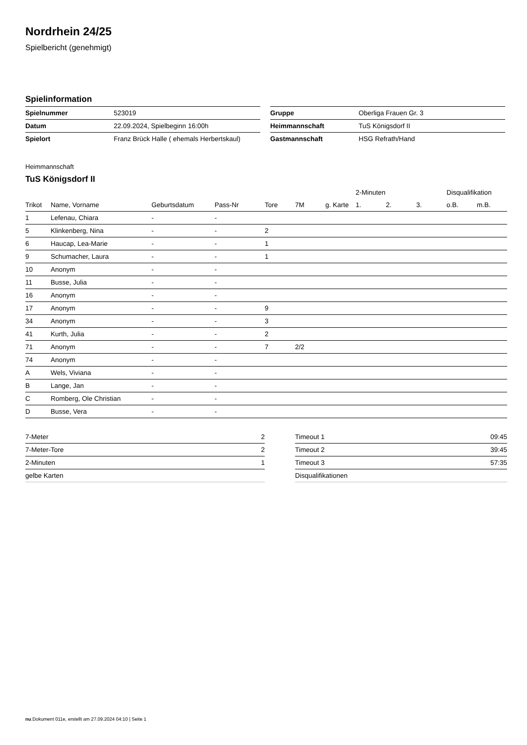Nordrhein 24/25
Spielbericht (genehmigt)
Spielinformation
| Spielnummer | 523019 |
| Datum | 22.09.2024, Spielbeginn 16:00h |
| Spielort | Franz Brück Halle ( ehemals Herbertskaul) |
| Gruppe | Oberliga Frauen Gr. 3 |
| Heimmannschaft | TuS Königsdorf II |
| Gastmannschaft | HSG Refrath/Hand |
Heimmannschaft
TuS Königsdorf II
| | | | | | | | 2-Minuten | | | Disqualifikation | |
| --- | --- | --- | --- | --- | --- | --- | --- | --- | --- | --- | --- |
| Trikot | Name, Vorname | Geburtsdatum | Pass-Nr | Tore | 7M | g. Karte | 1. | 2. | 3. | o.B. | m.B. |
| 1 | Lefenau, Chiara | - | - | | | | | | | | |
| 5 | Klinkenberg, Nina | - | - | 2 | | | | | | | |
| 6 | Haucap, Lea-Marie | - | - | 1 | | | | | | | |
| 9 | Schumacher, Laura | - | - | 1 | | | | | | | |
| 10 | Anonym | - | - | | | | | | | | |
| 11 | Busse, Julia | - | - | | | | | | | | |
| 16 | Anonym | - | - | | | | | | | | |
| 17 | Anonym | - | - | 9 | | | | | | | |
| 34 | Anonym | - | - | 3 | | | | | | | |
| 41 | Kurth, Julia | - | - | 2 | | | | | | | |
| 71 | Anonym | - | - | 7 | 2/2 | | | | | | |
| 74 | Anonym | - | - | | | | | | | | |
| A | Wels, Viviana | - | - | | | | | | | | |
| B | Lange, Jan | - | - | | | | | | | | |
| C | Romberg, Ole Christian | - | - | | | | | | | | |
| D | Busse, Vera | - | - | | | | | | | | |
| 7-Meter | 2 |
| 7-Meter-Tore | 2 |
| 2-Minuten | 1 |
| gelbe Karten | |
| Timeout 1 | 09:45 |
| Timeout 2 | 39:45 |
| Timeout 3 | 57:35 |
| Disqualifikationen | |
nu.Dokument 011e, erstellt am 27.09.2024 04:10 | Seite 1